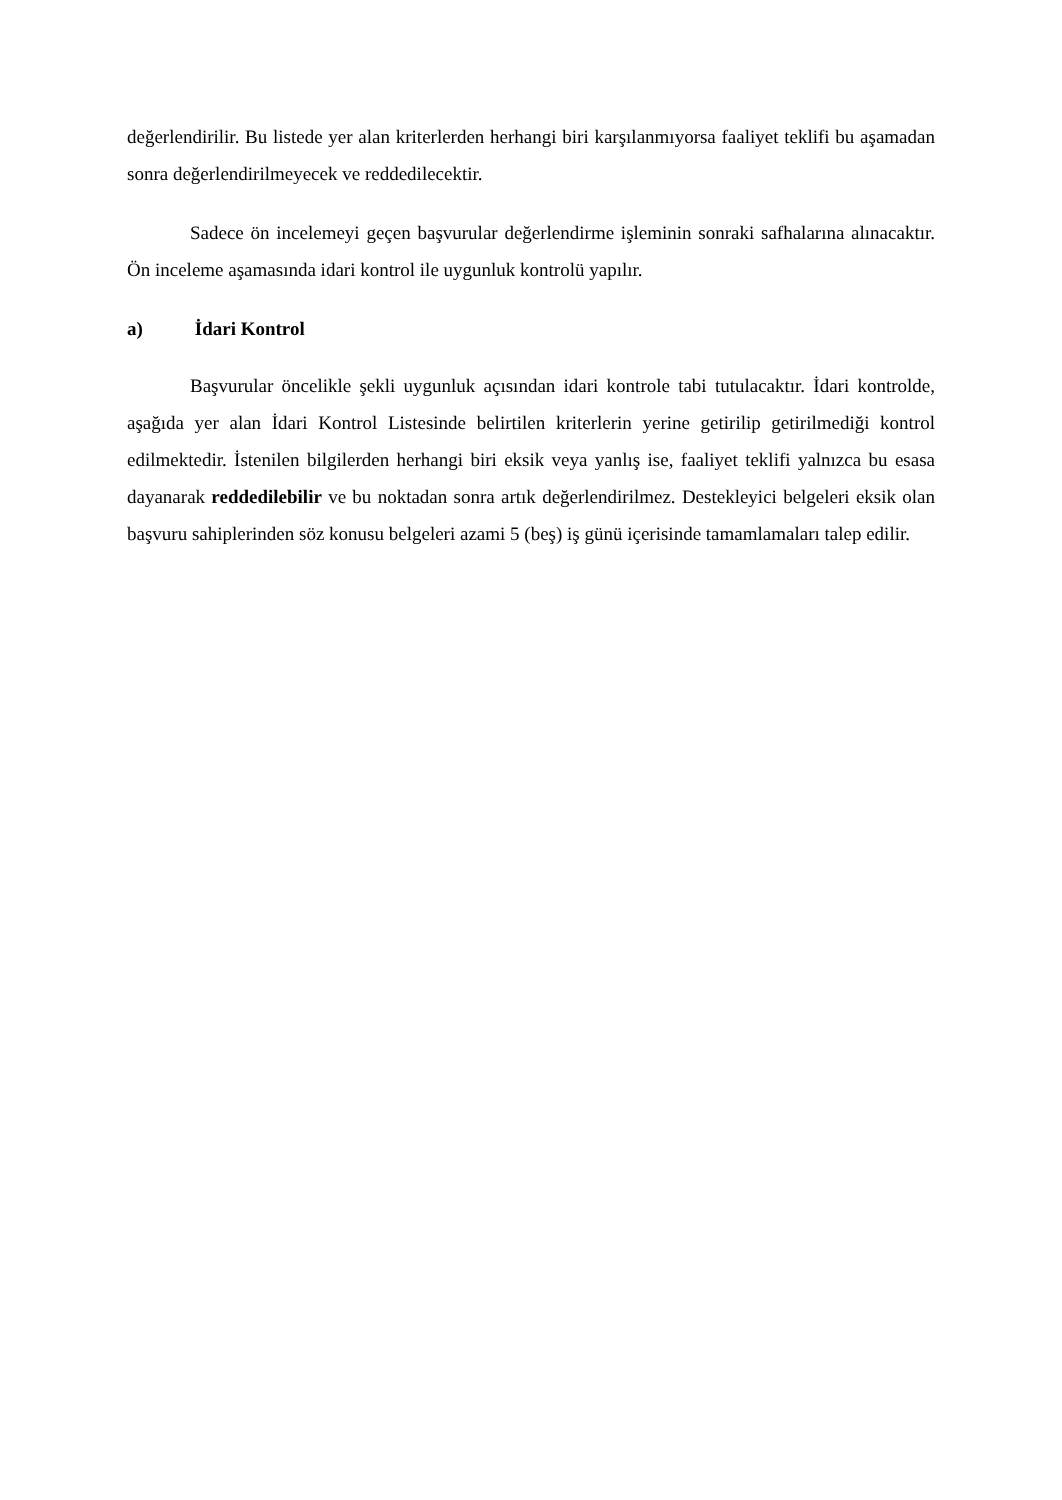değerlendirilir. Bu listede yer alan kriterlerden herhangi biri karşılanmıyorsa faaliyet teklifi bu aşamadan sonra değerlendirilmeyecek ve reddedilecektir.
Sadece ön incelemeyi geçen başvurular değerlendirme işleminin sonraki safhalarına alınacaktır. Ön inceleme aşamasında idari kontrol ile uygunluk kontrolü yapılır.
a) İdari Kontrol
Başvurular öncelikle şekli uygunluk açısından idari kontrole tabi tutulacaktır. İdari kontrolde, aşağıda yer alan İdari Kontrol Listesinde belirtilen kriterlerin yerine getirilip getirilmediği kontrol edilmektedir. İstenilen bilgilerden herhangi biri eksik veya yanlış ise, faaliyet teklifi yalnızca bu esasa dayanarak reddedilebilir ve bu noktadan sonra artık değerlendirilmez. Destekleyici belgeleri eksik olan başvuru sahiplerinden söz konusu belgeleri azami 5 (beş) iş günü içerisinde tamamlamaları talep edilir.